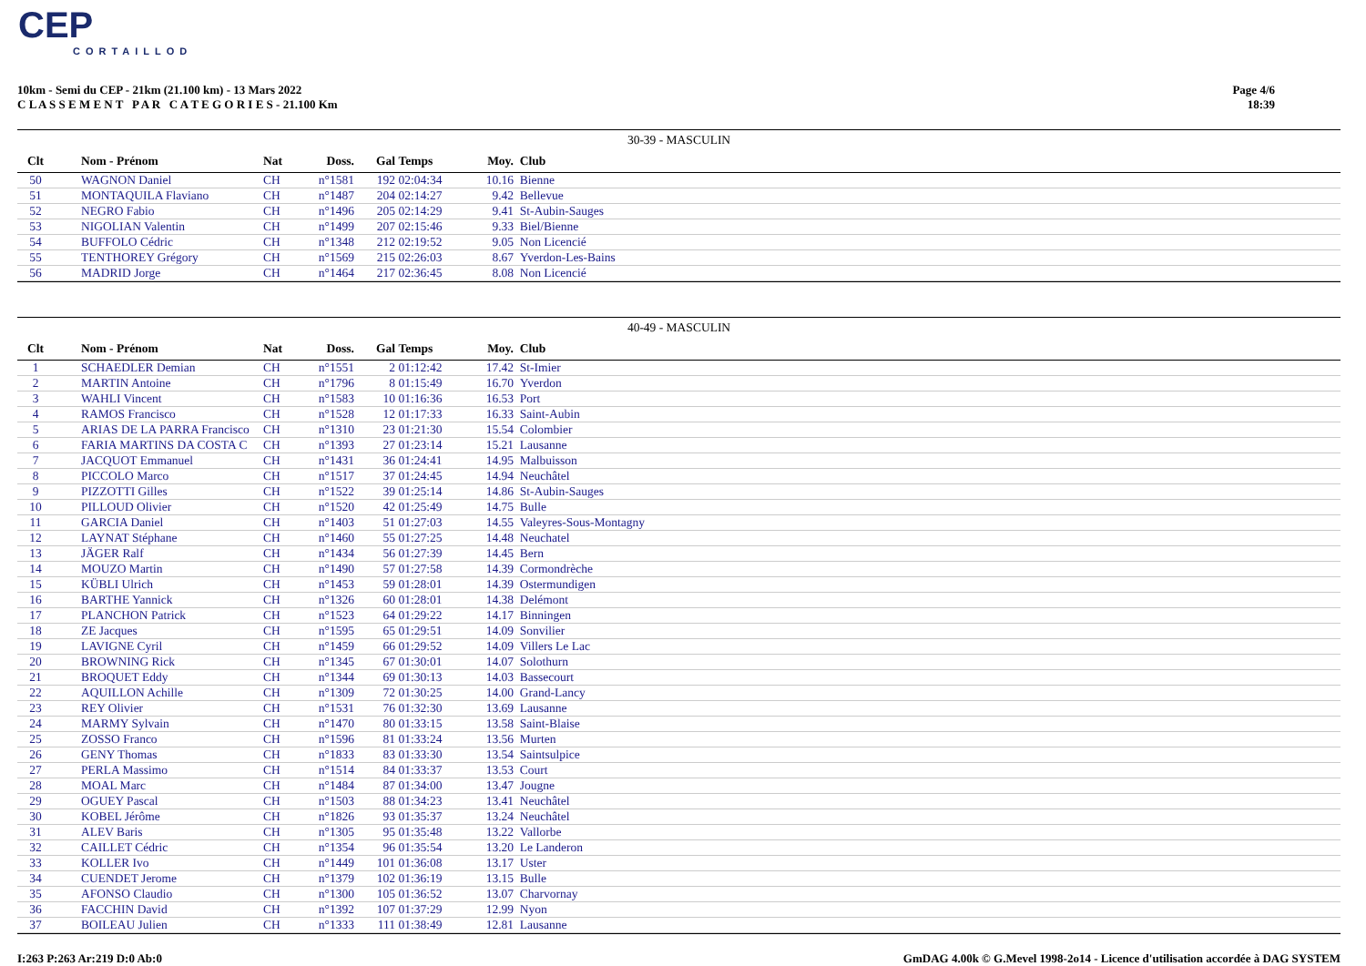CEP
CORTAILLOD
10km - Semi du CEP - 21km (21.100 km) - 13 Mars 2022
C L A S S E M E N T P A R C A T E G O R I E S - 21.100 Km
Page 4/6
18:39
30-39 - MASCULIN
| Clt | | Nom - Prénom | Nat | Doss. | Gal | Temps | Moy. | Club |
| --- | --- | --- | --- | --- | --- | --- | --- | --- |
| 50 | | WAGNON Daniel | CH | n°1581 | 192 | 02:04:34 | 10.16 | Bienne |
| 51 | | MONTAQUILA Flaviano | CH | n°1487 | 204 | 02:14:27 | 9.42 | Bellevue |
| 52 | | NEGRO Fabio | CH | n°1496 | 205 | 02:14:29 | 9.41 | St-Aubin-Sauges |
| 53 | | NIGOLIAN Valentin | CH | n°1499 | 207 | 02:15:46 | 9.33 | Biel/Bienne |
| 54 | | BUFFOLO Cédric | CH | n°1348 | 212 | 02:19:52 | 9.05 | Non Licencié |
| 55 | | TENTHOREY Grégory | CH | n°1569 | 215 | 02:26:03 | 8.67 | Yverdon-Les-Bains |
| 56 | | MADRID Jorge | CH | n°1464 | 217 | 02:36:45 | 8.08 | Non Licencié |
40-49 - MASCULIN
| Clt | | Nom - Prénom | Nat | Doss. | Gal | Temps | Moy. | Club |
| --- | --- | --- | --- | --- | --- | --- | --- | --- |
| 1 | | SCHAEDLER Demian | CH | n°1551 | 2 | 01:12:42 | 17.42 | St-Imier |
| 2 | | MARTIN Antoine | CH | n°1796 | 8 | 01:15:49 | 16.70 | Yverdon |
| 3 | | WAHLI Vincent | CH | n°1583 | 10 | 01:16:36 | 16.53 | Port |
| 4 | | RAMOS Francisco | CH | n°1528 | 12 | 01:17:33 | 16.33 | Saint-Aubin |
| 5 | | ARIAS DE LA PARRA Francisco | CH | n°1310 | 23 | 01:21:30 | 15.54 | Colombier |
| 6 | | FARIA MARTINS DA COSTA C | CH | n°1393 | 27 | 01:23:14 | 15.21 | Lausanne |
| 7 | | JACQUOT Emmanuel | CH | n°1431 | 36 | 01:24:41 | 14.95 | Malbuisson |
| 8 | | PICCOLO Marco | CH | n°1517 | 37 | 01:24:45 | 14.94 | Neuchâtel |
| 9 | | PIZZOTTI Gilles | CH | n°1522 | 39 | 01:25:14 | 14.86 | St-Aubin-Sauges |
| 10 | | PILLOUD Olivier | CH | n°1520 | 42 | 01:25:49 | 14.75 | Bulle |
| 11 | | GARCIA Daniel | CH | n°1403 | 51 | 01:27:03 | 14.55 | Valeyres-Sous-Montagny |
| 12 | | LAYNAT Stéphane | CH | n°1460 | 55 | 01:27:25 | 14.48 | Neuchatel |
| 13 | | JÄGER Ralf | CH | n°1434 | 56 | 01:27:39 | 14.45 | Bern |
| 14 | | MOUZO Martin | CH | n°1490 | 57 | 01:27:58 | 14.39 | Cormondrèche |
| 15 | | KÜBLI Ulrich | CH | n°1453 | 59 | 01:28:01 | 14.39 | Ostermundigen |
| 16 | | BARTHE Yannick | CH | n°1326 | 60 | 01:28:01 | 14.38 | Delémont |
| 17 | | PLANCHON Patrick | CH | n°1523 | 64 | 01:29:22 | 14.17 | Binningen |
| 18 | | ZE Jacques | CH | n°1595 | 65 | 01:29:51 | 14.09 | Sonvilier |
| 19 | | LAVIGNE Cyril | CH | n°1459 | 66 | 01:29:52 | 14.09 | Villers Le Lac |
| 20 | | BROWNING Rick | CH | n°1345 | 67 | 01:30:01 | 14.07 | Solothurn |
| 21 | | BROQUET Eddy | CH | n°1344 | 69 | 01:30:13 | 14.03 | Bassecourt |
| 22 | | AQUILLON Achille | CH | n°1309 | 72 | 01:30:25 | 14.00 | Grand-Lancy |
| 23 | | REY Olivier | CH | n°1531 | 76 | 01:32:30 | 13.69 | Lausanne |
| 24 | | MARMY Sylvain | CH | n°1470 | 80 | 01:33:15 | 13.58 | Saint-Blaise |
| 25 | | ZOSSO Franco | CH | n°1596 | 81 | 01:33:24 | 13.56 | Murten |
| 26 | | GENY Thomas | CH | n°1833 | 83 | 01:33:30 | 13.54 | Saintsulpice |
| 27 | | PERLA Massimo | CH | n°1514 | 84 | 01:33:37 | 13.53 | Court |
| 28 | | MOAL Marc | CH | n°1484 | 87 | 01:34:00 | 13.47 | Jougne |
| 29 | | OGUEY Pascal | CH | n°1503 | 88 | 01:34:23 | 13.41 | Neuchâtel |
| 30 | | KOBEL Jérôme | CH | n°1826 | 93 | 01:35:37 | 13.24 | Neuchâtel |
| 31 | | ALEV Baris | CH | n°1305 | 95 | 01:35:48 | 13.22 | Vallorbe |
| 32 | | CAILLET Cédric | CH | n°1354 | 96 | 01:35:54 | 13.20 | Le Landeron |
| 33 | | KOLLER Ivo | CH | n°1449 | 101 | 01:36:08 | 13.17 | Uster |
| 34 | | CUENDET Jerome | CH | n°1379 | 102 | 01:36:19 | 13.15 | Bulle |
| 35 | | AFONSO Claudio | CH | n°1300 | 105 | 01:36:52 | 13.07 | Charvornay |
| 36 | | FACCHIN David | CH | n°1392 | 107 | 01:37:29 | 12.99 | Nyon |
| 37 | | BOILEAU Julien | CH | n°1333 | 111 | 01:38:49 | 12.81 | Lausanne |
I:263 P:263 Ar:219 D:0 Ab:0 GmDAG 4.00k © G.Mevel 1998-2o14 - Licence d'utilisation accordée à DAG SYSTEM